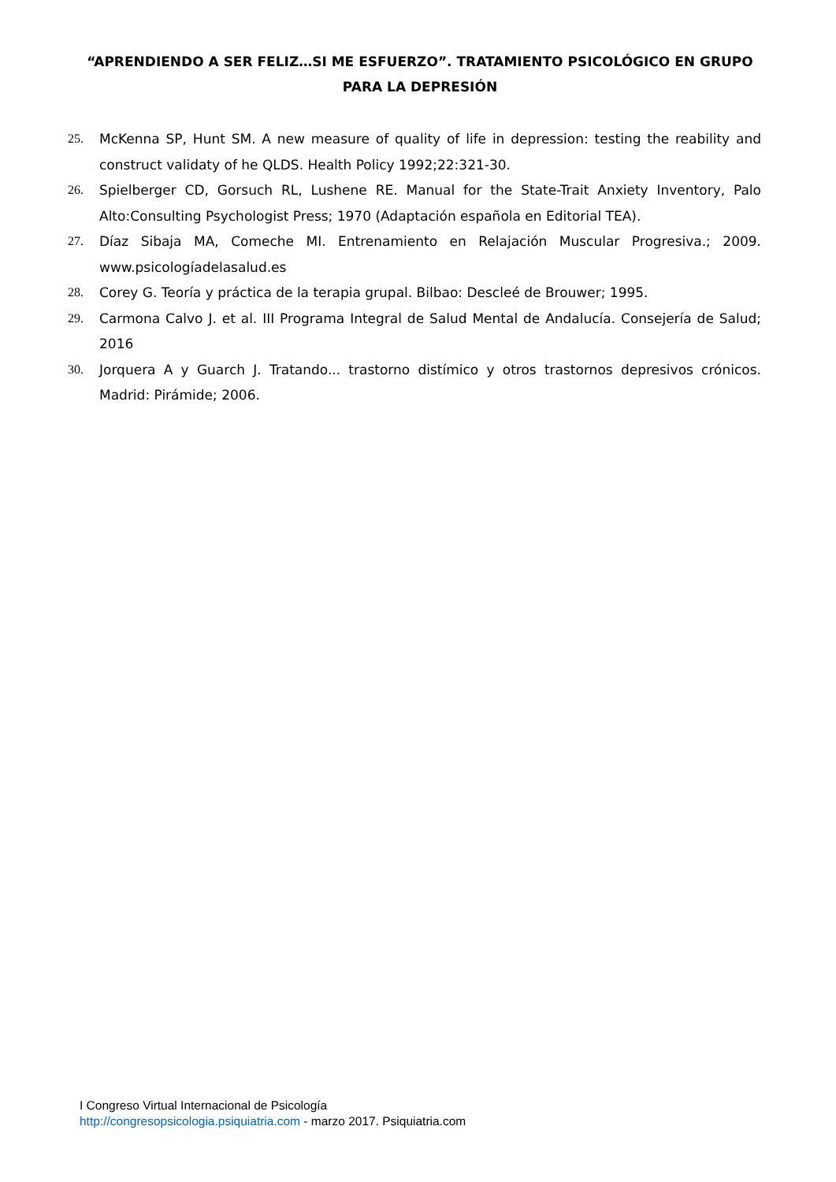“APRENDIENDO A SER FELIZ…SI ME ESFUERZO”. TRATAMIENTO PSICOLÓGICO EN GRUPO PARA LA DEPRESIÓN
25. McKenna SP, Hunt SM. A new measure of quality of life in depression: testing the reability and construct validaty of he QLDS. Health Policy 1992;22:321-30.
26. Spielberger CD, Gorsuch RL, Lushene RE. Manual for the State-Trait Anxiety Inventory, Palo Alto:Consulting Psychologist Press; 1970 (Adaptación española en Editorial TEA).
27. Díaz Sibaja MA, Comeche MI. Entrenamiento en Relajación Muscular Progresiva.; 2009. www.psicologíadelasalud.es
28. Corey G. Teoría y práctica de la terapia grupal. Bilbao: Descleé de Brouwer; 1995.
29. Carmona Calvo J. et al. III Programa Integral de Salud Mental de Andalucía. Consejería de Salud; 2016
30. Jorquera A y Guarch J. Tratando... trastorno distímico y otros trastornos depresivos crónicos. Madrid: Pirámide; 2006.
I Congreso Virtual Internacional de Psicología
http://congresopsicologia.psiquiatria.com - marzo 2017. Psiquiatria.com